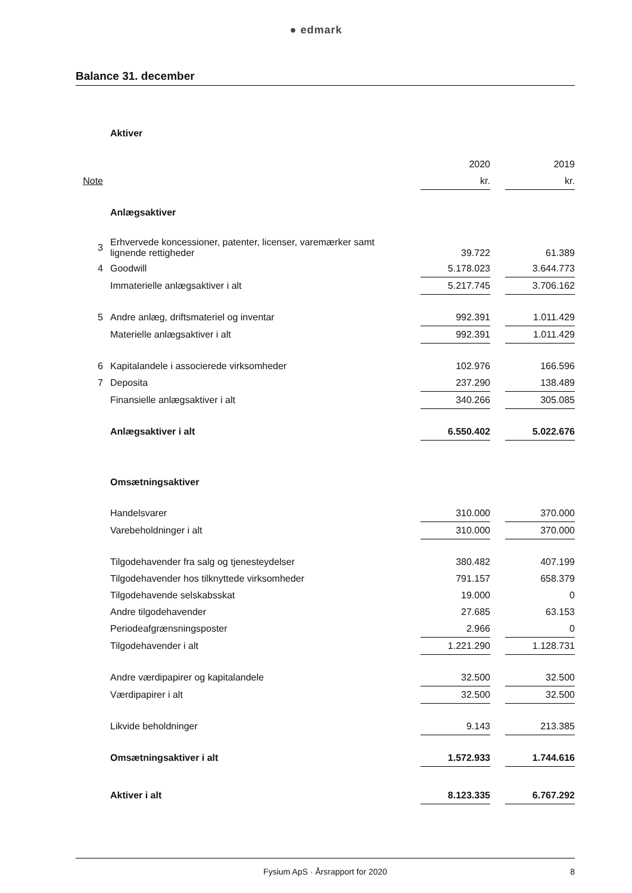● edmark
Balance 31. december
| | Aktiver | | | |
| | | 2020 | | 2019 |
| Note | | kr. | | kr. |
| | Anlægsaktiver | | | |
| 3 | Erhvervede koncessioner, patenter, licenser, varemærker samt lignende rettigheder | 39.722 | | 61.389 |
| 4 | Goodwill | 5.178.023 | | 3.644.773 |
| | Immaterielle anlægsaktiver i alt | 5.217.745 | | 3.706.162 |
| 5 | Andre anlæg, driftsmateriel og inventar | 992.391 | | 1.011.429 |
| | Materielle anlægsaktiver i alt | 992.391 | | 1.011.429 |
| 6 | Kapitalandele i associerede virksomheder | 102.976 | | 166.596 |
| 7 | Deposita | 237.290 | | 138.489 |
| | Finansielle anlægsaktiver i alt | 340.266 | | 305.085 |
| | Anlægsaktiver i alt | 6.550.402 | | 5.022.676 |
| | Omsætningsaktiver | | | |
| | Handelsvarer | 310.000 | | 370.000 |
| | Varebeholdninger i alt | 310.000 | | 370.000 |
| | Tilgodehavender fra salg og tjenesteydelser | 380.482 | | 407.199 |
| | Tilgodehavender hos tilknyttede virksomheder | 791.157 | | 658.379 |
| | Tilgodehavende selskabsskat | 19.000 | | 0 |
| | Andre tilgodehavender | 27.685 | | 63.153 |
| | Periodeafgrænsningsposter | 2.966 | | 0 |
| | Tilgodehavender i alt | 1.221.290 | | 1.128.731 |
| | Andre værdipapirer og kapitalandele | 32.500 | | 32.500 |
| | Værdipapirer i alt | 32.500 | | 32.500 |
| | Likvide beholdninger | 9.143 | | 213.385 |
| | Omsætningsaktiver i alt | 1.572.933 | | 1.744.616 |
| | Aktiver i alt | 8.123.335 | | 6.767.292 |
Fysium ApS · Årsrapport for 2020 8